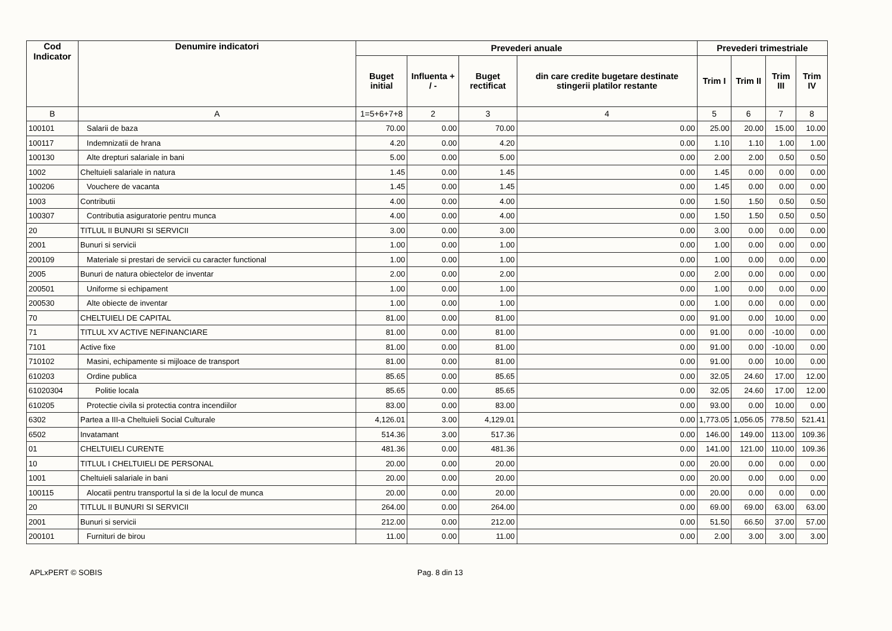| Cod Indicator | Denumire indicatori | Prevederi anuale | | | | Prevederi trimestriale | | | |
| --- | --- | --- | --- | --- | --- | --- | --- | --- | --- |
| | | Buget initial | Influenta + / - | Buget rectificat | din care credite bugetare destinate stingerii platilor restante | Trim I | Trim II | Trim III | Trim IV |
| B | A | 1=5+6+7+8 | 2 | 3 | 4 | 5 | 6 | 7 | 8 |
| 100101 | Salarii de baza | 70.00 | 0.00 | 70.00 | 0.00 | 25.00 | 20.00 | 15.00 | 10.00 |
| 100117 | Indemnizatii de hrana | 4.20 | 0.00 | 4.20 | 0.00 | 1.10 | 1.10 | 1.00 | 1.00 |
| 100130 | Alte drepturi salariale in bani | 5.00 | 0.00 | 5.00 | 0.00 | 2.00 | 2.00 | 0.50 | 0.50 |
| 1002 | Cheltuieli salariale in natura | 1.45 | 0.00 | 1.45 | 0.00 | 1.45 | 0.00 | 0.00 | 0.00 |
| 100206 | Vouchere de vacanta | 1.45 | 0.00 | 1.45 | 0.00 | 1.45 | 0.00 | 0.00 | 0.00 |
| 1003 | Contributii | 4.00 | 0.00 | 4.00 | 0.00 | 1.50 | 1.50 | 0.50 | 0.50 |
| 100307 | Contributia asiguratorie pentru munca | 4.00 | 0.00 | 4.00 | 0.00 | 1.50 | 1.50 | 0.50 | 0.50 |
| 20 | TITLUL II BUNURI SI SERVICII | 3.00 | 0.00 | 3.00 | 0.00 | 3.00 | 0.00 | 0.00 | 0.00 |
| 2001 | Bunuri si servicii | 1.00 | 0.00 | 1.00 | 0.00 | 1.00 | 0.00 | 0.00 | 0.00 |
| 200109 | Materiale si prestari de servicii cu caracter functional | 1.00 | 0.00 | 1.00 | 0.00 | 1.00 | 0.00 | 0.00 | 0.00 |
| 2005 | Bunuri de natura obiectelor de inventar | 2.00 | 0.00 | 2.00 | 0.00 | 2.00 | 0.00 | 0.00 | 0.00 |
| 200501 | Uniforme si echipament | 1.00 | 0.00 | 1.00 | 0.00 | 1.00 | 0.00 | 0.00 | 0.00 |
| 200530 | Alte obiecte de inventar | 1.00 | 0.00 | 1.00 | 0.00 | 1.00 | 0.00 | 0.00 | 0.00 |
| 70 | CHELTUIELI DE CAPITAL | 81.00 | 0.00 | 81.00 | 0.00 | 91.00 | 0.00 | 10.00 | 0.00 |
| 71 | TITLUL XV ACTIVE NEFINANCIARE | 81.00 | 0.00 | 81.00 | 0.00 | 91.00 | 0.00 | -10.00 | 0.00 |
| 7101 | Active fixe | 81.00 | 0.00 | 81.00 | 0.00 | 91.00 | 0.00 | -10.00 | 0.00 |
| 710102 | Masini, echipamente si mijloace de transport | 81.00 | 0.00 | 81.00 | 0.00 | 91.00 | 0.00 | 10.00 | 0.00 |
| 610203 | Ordine publica | 85.65 | 0.00 | 85.65 | 0.00 | 32.05 | 24.60 | 17.00 | 12.00 |
| 61020304 | Politie locala | 85.65 | 0.00 | 85.65 | 0.00 | 32.05 | 24.60 | 17.00 | 12.00 |
| 610205 | Protectie civila si protectia contra incendiilor | 83.00 | 0.00 | 83.00 | 0.00 | 93.00 | 0.00 | 10.00 | 0.00 |
| 6302 | Partea a III-a Cheltuieli Social Culturale | 4,126.01 | 3.00 | 4,129.01 | 0.00 | 1,773.05 | 1,056.05 | 778.50 | 521.41 |
| 6502 | Invatamant | 514.36 | 3.00 | 517.36 | 0.00 | 146.00 | 149.00 | 113.00 | 109.36 |
| 01 | CHELTUIELI CURENTE | 481.36 | 0.00 | 481.36 | 0.00 | 141.00 | 121.00 | 110.00 | 109.36 |
| 10 | TITLUL I CHELTUIELI DE PERSONAL | 20.00 | 0.00 | 20.00 | 0.00 | 20.00 | 0.00 | 0.00 | 0.00 |
| 1001 | Cheltuieli salariale in bani | 20.00 | 0.00 | 20.00 | 0.00 | 20.00 | 0.00 | 0.00 | 0.00 |
| 100115 | Alocatii pentru transportul la si de la locul de munca | 20.00 | 0.00 | 20.00 | 0.00 | 20.00 | 0.00 | 0.00 | 0.00 |
| 20 | TITLUL II BUNURI SI SERVICII | 264.00 | 0.00 | 264.00 | 0.00 | 69.00 | 69.00 | 63.00 | 63.00 |
| 2001 | Bunuri si servicii | 212.00 | 0.00 | 212.00 | 0.00 | 51.50 | 66.50 | 37.00 | 57.00 |
| 200101 | Furnituri de birou | 11.00 | 0.00 | 11.00 | 0.00 | 2.00 | 3.00 | 3.00 | 3.00 |
APLxPERT © SOBIS Pag. 8 din 13